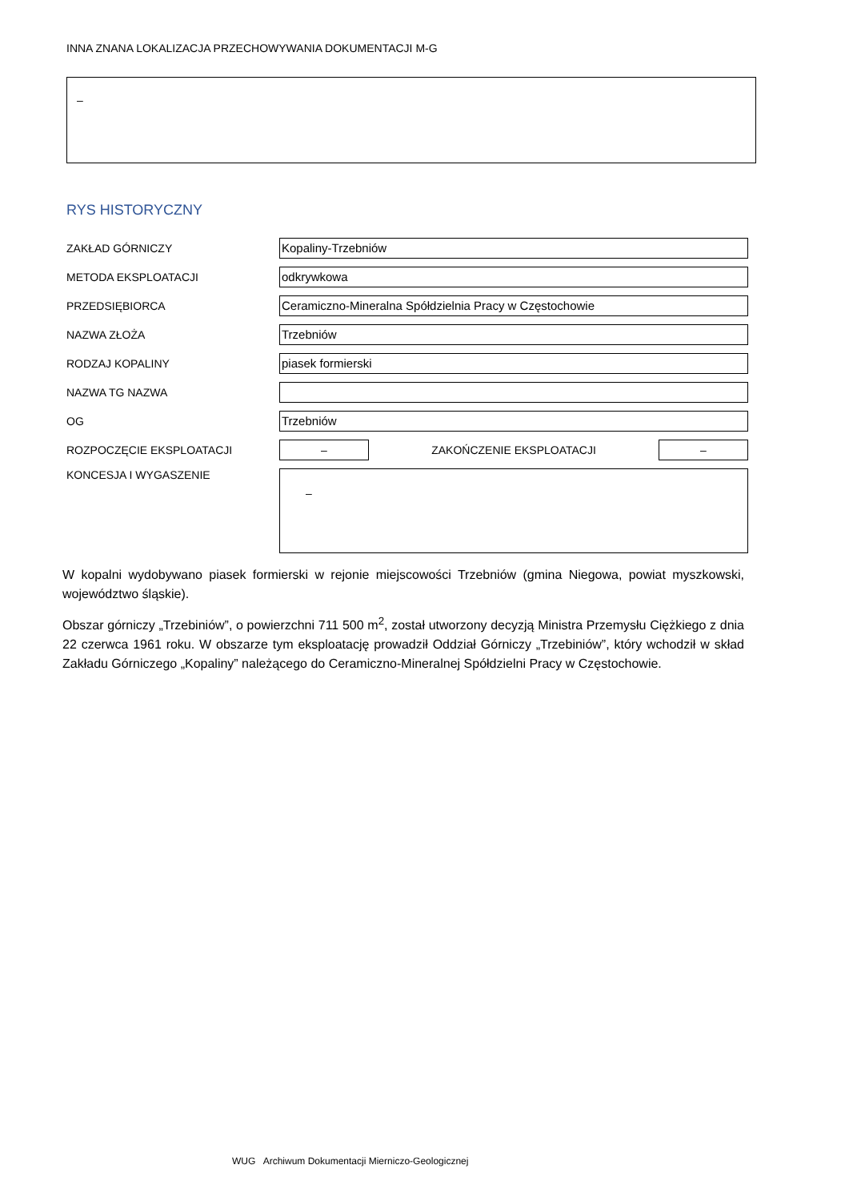INNA ZNANA LOKALIZACJA PRZECHOWYWANIA DOKUMENTACJI M-G
–
RYS HISTORYCZNY
ZAKŁAD GÓRNICZY
Kopaliny-Trzebniów
METODA EKSPLOATACJI
odkrywkowa
PRZEDSIĘBIORCA
Ceramiczno-Mineralna Spółdzielnia Pracy w Częstochowie
NAZWA ZŁOŻA
Trzebniów
RODZAJ KOPALINY
piasek formierski
NAZWA TG NAZWA
OG
Trzebniów
ROZPOCZĘCIE EKSPLOATACJI
–
ZAKOŃCZENIE EKSPLOATACJI
–
KONCESJA I WYGASZENIE
–
W kopalni wydobywano piasek formierski w rejonie miejscowości Trzebniów (gmina Niegowa, powiat myszkowski, województwo śląskie).
Obszar górniczy „Trzebiniów”, o powierzchni 711 500 m<sup>2</sup>, został utworzony decyzją Ministra Przemysłu Ciężkiego z dnia 22 czerwca 1961 roku. W obszarze tym eksploatację prowadził Oddział Górniczy „Trzebiniów”, który wchodził w skład Zakładu Górniczego „Kopaliny” należącego do Ceramiczno-Mineralnej Spółdzielni Pracy w Częstochowie.
WUG Archiwum Dokumentacji Mierniczo-Geologicznej